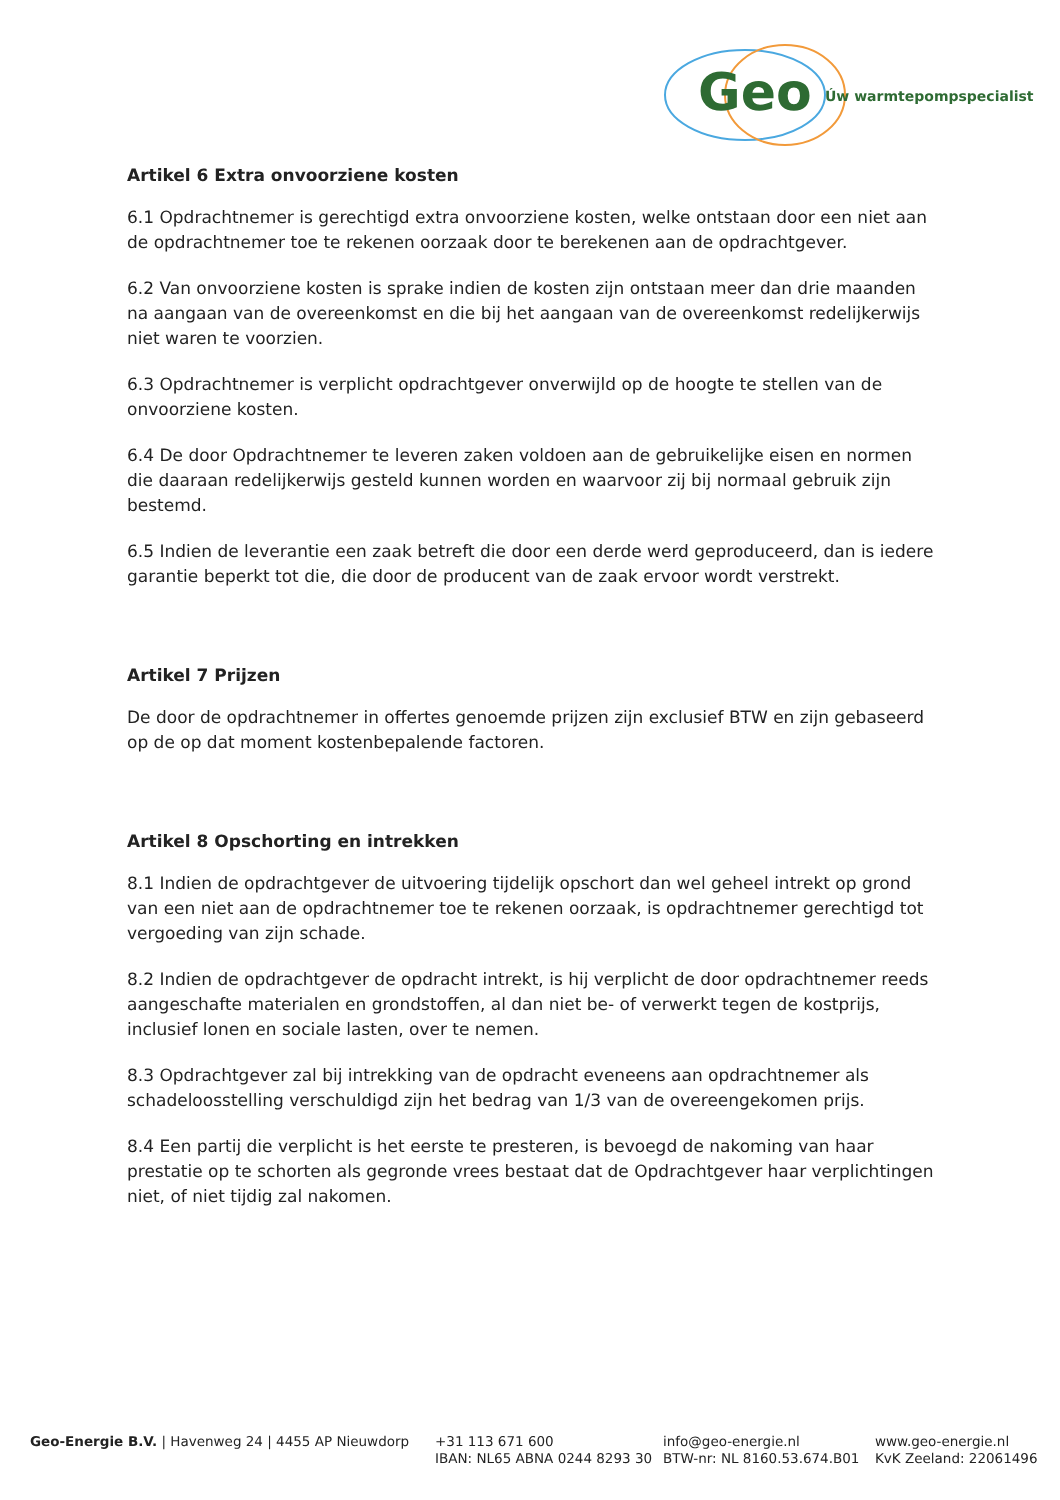Geo Úw warmtepompspecialist
Artikel 6 Extra onvoorziene kosten
6.1 Opdrachtnemer is gerechtigd extra onvoorziene kosten, welke ontstaan door een niet aan de opdrachtnemer toe te rekenen oorzaak door te berekenen aan de opdrachtgever.
6.2 Van onvoorziene kosten is sprake indien de kosten zijn ontstaan meer dan drie maanden na aangaan van de overeenkomst en die bij het aangaan van de overeenkomst redelijkerwijs niet waren te voorzien.
6.3 Opdrachtnemer is verplicht opdrachtgever onverwijld op de hoogte te stellen van de onvoorziene kosten.
6.4 De door Opdrachtnemer te leveren zaken voldoen aan de gebruikelijke eisen en normen die daaraan redelijkerwijs gesteld kunnen worden en waarvoor zij bij normaal gebruik zijn bestemd.
6.5 Indien de leverantie een zaak betreft die door een derde werd geproduceerd, dan is iedere garantie beperkt tot die, die door de producent van de zaak ervoor wordt verstrekt.
Artikel 7 Prijzen
De door de opdrachtnemer in offertes genoemde prijzen zijn exclusief BTW en zijn gebaseerd op de op dat moment kostenbepalende factoren.
Artikel 8 Opschorting en intrekken
8.1 Indien de opdrachtgever de uitvoering tijdelijk opschort dan wel geheel intrekt op grond van een niet aan de opdrachtnemer toe te rekenen oorzaak, is opdrachtnemer gerechtigd tot vergoeding van zijn schade.
8.2 Indien de opdrachtgever de opdracht intrekt, is hij verplicht de door opdrachtnemer reeds aangeschafte materialen en grondstoffen, al dan niet be- of verwerkt tegen de kostprijs, inclusief lonen en sociale lasten, over te nemen.
8.3 Opdrachtgever zal bij intrekking van de opdracht eveneens aan opdrachtnemer als schadeloosstelling verschuldigd zijn het bedrag van 1/3 van de overeengekomen prijs.
8.4 Een partij die verplicht is het eerste te presteren, is bevoegd de nakoming van haar prestatie op te schorten als gegronde vrees bestaat dat de Opdrachtgever haar verplichtingen niet, of niet tijdig zal nakomen.
Geo-Energie B.V. | Havenweg 24 | 4455 AP Nieuwdorp +31 113 671 600
IBAN: NL65 ABNA 0244 8293 30
info@geo-energie.nl
BTW-nr: NL 8160.53.674.B01
www.geo-energie.nl
KvK Zeeland: 22061496